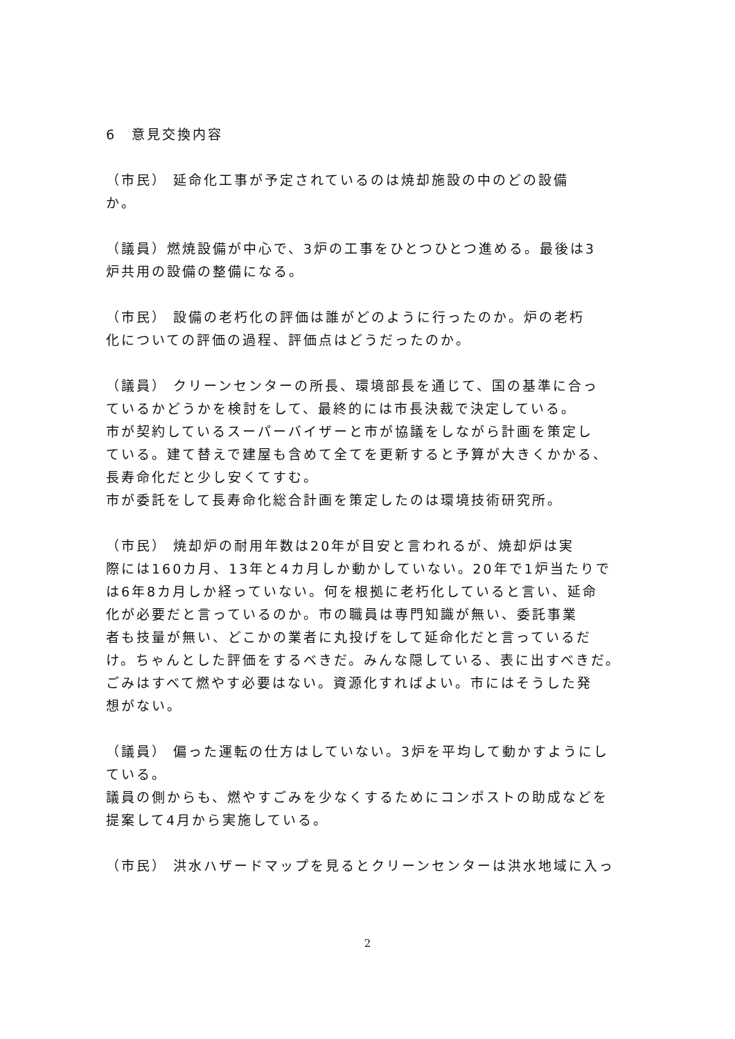6　意見交換内容
（市民） 延命化工事が予定されているのは焼却施設の中のどの設備
か。
（議員）燃焼設備が中心で、3炉の工事をひとつひとつ進める。最後は3
炉共用の設備の整備になる。
（市民） 設備の老朽化の評価は誰がどのように行ったのか。炉の老朽
化についての評価の過程、評価点はどうだったのか。
（議員） クリーンセンターの所長、環境部長を通じて、国の基準に合っ
ているかどうかを検討をして、最終的には市長決裁で決定している。
市が契約しているスーパーバイザーと市が協議をしながら計画を策定し
ている。建て替えで建屋も含めて全てを更新すると予算が大きくかかる、
長寿命化だと少し安くてすむ。
市が委託をして長寿命化総合計画を策定したのは環境技術研究所。
（市民） 焼却炉の耐用年数は20年が目安と言われるが、焼却炉は実
際には160カ月、13年と4カ月しか動かしていない。20年で1炉当たりで
は6年8カ月しか経っていない。何を根拠に老朽化していると言い、延命
化が必要だと言っているのか。市の職員は専門知識が無い、委託事業
者も技量が無い、どこかの業者に丸投げをして延命化だと言っているだ
け。ちゃんとした評価をするべきだ。みんな隠している、表に出すべきだ。
ごみはすべて燃やす必要はない。資源化すればよい。市にはそうした発
想がない。
（議員） 偏った運転の仕方はしていない。3炉を平均して動かすようにし
ている。
議員の側からも、燃やすごみを少なくするためにコンポストの助成などを
提案して4月から実施している。
（市民） 洪水ハザードマップを見るとクリーンセンターは洪水地域に入っ
2